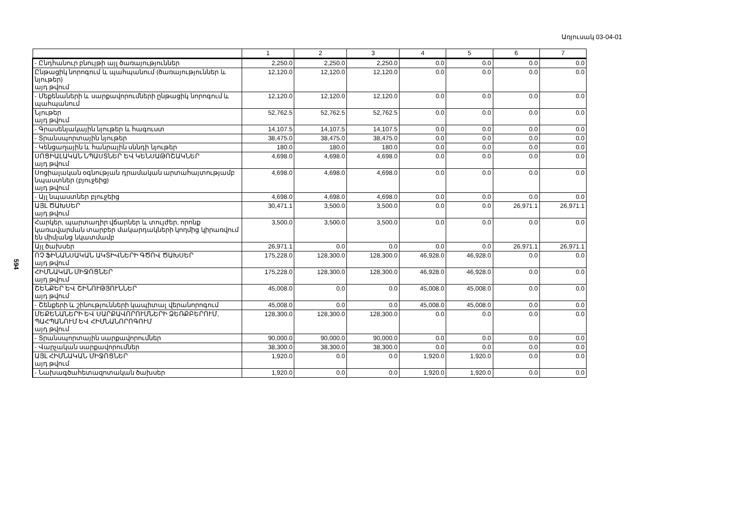Առյուսակ 03-04-01
594
| | 1 | 2 | 3 | 4 | 5 | 6 | 7 |
| --- | --- | --- | --- | --- | --- | --- | --- |
| - Ընդհանուր բնույթի այլ ծառայություններ | 2,250.0 | 2,250.0 | 2,250.0 | 0.0 | 0.0 | 0.0 | 0.0 |
| Ընթացիկ նորոգում և պահպանում (ծառայություններ և նյութեր) այդ թվում | 12,120.0 | 12,120.0 | 12,120.0 | 0.0 | 0.0 | 0.0 | 0.0 |
| - Մեքենաների և սարքավորումների ընթացիկ նորոգում և պահպանում | 12,120.0 | 12,120.0 | 12,120.0 | 0.0 | 0.0 | 0.0 | 0.0 |
| Նյութեր այդ թվում | 52,762.5 | 52,762.5 | 52,762.5 | 0.0 | 0.0 | 0.0 | 0.0 |
| - Գրասենյակային նյութեր և հագուստ | 14,107.5 | 14,107.5 | 14,107.5 | 0.0 | 0.0 | 0.0 | 0.0 |
| - Տրանսպորտային նյութեր | 38,475.0 | 38,475.0 | 38,475.0 | 0.0 | 0.0 | 0.0 | 0.0 |
| - Կենցաղային և հանրային սննդի նյութեր | 180.0 | 180.0 | 180.0 | 0.0 | 0.0 | 0.0 | 0.0 |
| ՍՈՑԻԱԼԱԿԱՆ ՆՊԱՍՏՆԵՐ ԵՎ ԿԵՆՍԱԹՈՇԱԿՆԵՐ այդ թվում | 4,698.0 | 4,698.0 | 4,698.0 | 0.0 | 0.0 | 0.0 | 0.0 |
| Սոցիալական օգնության դրամական արտահայտությամբ նպաստներ (բյուջեից) այդ թվում | 4,698.0 | 4,698.0 | 4,698.0 | 0.0 | 0.0 | 0.0 | 0.0 |
| - Այլ նպաստներ բյուջեից | 4,698.0 | 4,698.0 | 4,698.0 | 0.0 | 0.0 | 0.0 | 0.0 |
| ԱՅԼ ԾԱԽՍԵՐ այդ թվում | 30,471.1 | 3,500.0 | 3,500.0 | 0.0 | 0.0 | 26,971.1 | 26,971.1 |
| Հարկեր, պարտադիր վճարներ և տույժեր, որոնք կառավարման տարբեր մակարդակների կողմից կիրառվում են միմյանց նկատմամբ | 3,500.0 | 3,500.0 | 3,500.0 | 0.0 | 0.0 | 0.0 | 0.0 |
| Այլ ծախսեր | 26,971.1 | 0.0 | 0.0 | 0.0 | 0.0 | 26,971.1 | 26,971.1 |
| ՈՉ ՖԻՆԱՆՍԱԿԱՆ ԱԿՏԻՎՆԵՐԻ ԳԾՈՎ ԾԱԽՍԵՐ այդ թվում | 175,228.0 | 128,300.0 | 128,300.0 | 46,928.0 | 46,928.0 | 0.0 | 0.0 |
| ՀԻՄՆԱԿԱՆ ՄԻՋՈՑՆԵՐ այդ թվում | 175,228.0 | 128,300.0 | 128,300.0 | 46,928.0 | 46,928.0 | 0.0 | 0.0 |
| ՇԵՆՔԵՐ ԵՎ ՇԻՆՈՒԹՅՈՒՆՆԵՐ այդ թվում | 45,008.0 | 0.0 | 0.0 | 45,008.0 | 45,008.0 | 0.0 | 0.0 |
| - Շենքերի և շինությունների կապիտալ վերանորոգում | 45,008.0 | 0.0 | 0.0 | 45,008.0 | 45,008.0 | 0.0 | 0.0 |
| ՄԵՔԵՆԱՆԵՐԻ ԵՎ ՍԱՐՔԱՎՈՐՈՒՄՆԵՐԻ ՁԵՌՔԲԵՐՈՒՄ, ՊԱՀՊԱՆՈՒՄ ԵՎ ՀԻՄՆԱՆՈՐՈԳՈՒՄ այդ թվում | 128,300.0 | 128,300.0 | 128,300.0 | 0.0 | 0.0 | 0.0 | 0.0 |
| - Տրանսպորտային սարքավորումներ | 90,000.0 | 90,000.0 | 90,000.0 | 0.0 | 0.0 | 0.0 | 0.0 |
| - Վարչական սարքավորումներ | 38,300.0 | 38,300.0 | 38,300.0 | 0.0 | 0.0 | 0.0 | 0.0 |
| ԱՅԼ ՀԻՄՆԱԿԱՆ ՄԻՋՈՑՆԵՐ այդ թվում | 1,920.0 | 0.0 | 0.0 | 1,920.0 | 1,920.0 | 0.0 | 0.0 |
| - Նախագծահետազոտական ծախսեր | 1,920.0 | 0.0 | 0.0 | 1,920.0 | 1,920.0 | 0.0 | 0.0 |